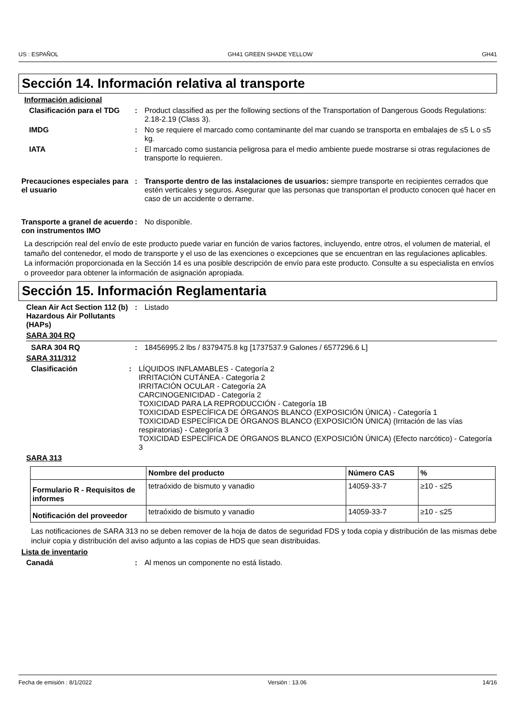US : ESPAÑOL GH41 GREEN SHADE YELLOW GH41
Sección 14. Información relativa al transporte
Información adicional
Clasificación para el TDG : Product classified as per the following sections of the Transportation of Dangerous Goods Regulations: 2.18-2.19 (Class 3).
IMDG : No se requiere el marcado como contaminante del mar cuando se transporta en embalajes de ≤5 L o ≤5 kg.
IATA : El marcado como sustancia peligrosa para el medio ambiente puede mostrarse si otras regulaciones de transporte lo requieren.
Precauciones especiales para el usuario
: Transporte dentro de las instalaciones de usuarios: siempre transporte en recipientes cerrados que estén verticales y seguros. Asegurar que las personas que transportan el producto conocen qué hacer en caso de un accidente o derrame.
Transporte a granel de acuerdo con instrumentos IMO
: No disponible.
La descripción real del envío de este producto puede variar en función de varios factores, incluyendo, entre otros, el volumen de material, el tamaño del contenedor, el modo de transporte y el uso de las exenciones o excepciones que se encuentran en las regulaciones aplicables. La información proporcionada en la Sección 14 es una posible descripción de envío para este producto. Consulte a su especialista en envíos o proveedor para obtener la información de asignación apropiada.
Sección 15. Información Reglamentaria
Clean Air Act Section 112 (b) Hazardous Air Pollutants (HAPs)
: Listado
SARA 304 RQ
SARA 304 RQ : 18456995.2 lbs / 8379475.8 kg [1737537.9 Galones / 6577296.6 L]
SARA 311/312
Clasificación : LÍQUIDOS INFLAMABLES - Categoría 2
IRRITACIÓN CUTÁNEA - Categoría 2
IRRITACIÓN OCULAR - Categoría 2A
CARCINOGENICIDAD - Categoría 2
TOXICIDAD PARA LA REPRODUCCIÓN - Categoría 1B
TOXICIDAD ESPECÍFICA DE ÓRGANOS BLANCO (EXPOSICIÓN ÚNICA) - Categoría 1
TOXICIDAD ESPECÍFICA DE ÓRGANOS BLANCO (EXPOSICIÓN ÚNICA) (Irritación de las vías respiratorias) - Categoría 3
TOXICIDAD ESPECÍFICA DE ÓRGANOS BLANCO (EXPOSICIÓN ÚNICA) (Efecto narcótico) - Categoría 3
SARA 313
| | Nombre del producto | Número CAS | % |
| --- | --- | --- | --- |
| Formulario R - Requisitos de informes | tetraóxido de bismuto y vanadio | 14059-33-7 | ≥10 - ≤25 |
| Notificación del proveedor | tetraóxido de bismuto y vanadio | 14059-33-7 | ≥10 - ≤25 |
Las notificaciones de SARA 313 no se deben remover de la hoja de datos de seguridad FDS y toda copia y distribución de las mismas debe incluir copia y distribución del aviso adjunto a las copias de HDS que sean distribuidas.
Lista de inventario
Canadá : Al menos un componente no está listado.
Fecha de emisión : 8/1/2022 Versión : 13.06 14/16